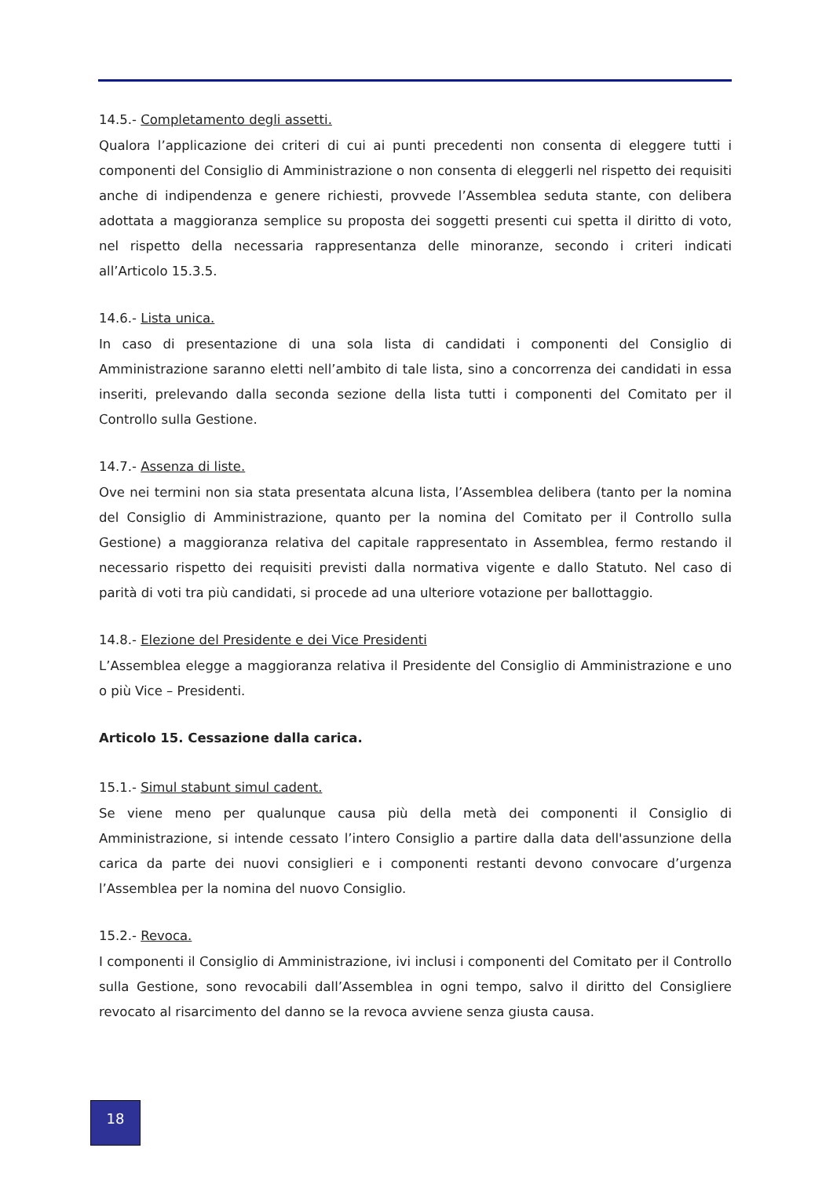14.5.- Completamento degli assetti.
Qualora l’applicazione dei criteri di cui ai punti precedenti non consenta di eleggere tutti i componenti del Consiglio di Amministrazione o non consenta di eleggerli nel rispetto dei requisiti anche di indipendenza e genere richiesti, provvede l’Assemblea seduta stante, con delibera adottata a maggioranza semplice su proposta dei soggetti presenti cui spetta il diritto di voto, nel rispetto della necessaria rappresentanza delle minoranze, secondo i criteri indicati all’Articolo 15.3.5.
14.6.- Lista unica.
In caso di presentazione di una sola lista di candidati i componenti del Consiglio di Amministrazione saranno eletti nell’ambito di tale lista, sino a concorrenza dei candidati in essa inseriti, prelevando dalla seconda sezione della lista tutti i componenti del Comitato per il Controllo sulla Gestione.
14.7.- Assenza di liste.
Ove nei termini non sia stata presentata alcuna lista, l’Assemblea delibera (tanto per la nomina del Consiglio di Amministrazione, quanto per la nomina del Comitato per il Controllo sulla Gestione) a maggioranza relativa del capitale rappresentato in Assemblea, fermo restando il necessario rispetto dei requisiti previsti dalla normativa vigente e dallo Statuto. Nel caso di parità di voti tra più candidati, si procede ad una ulteriore votazione per ballottaggio.
14.8.- Elezione del Presidente e dei Vice Presidenti
L’Assemblea elegge a maggioranza relativa il Presidente del Consiglio di Amministrazione e uno o più Vice – Presidenti.
Articolo 15. Cessazione dalla carica.
15.1.- Simul stabunt simul cadent.
Se viene meno per qualunque causa più della metà dei componenti il Consiglio di Amministrazione, si intende cessato l’intero Consiglio a partire dalla data dell'assunzione della carica da parte dei nuovi consiglieri e i componenti restanti devono convocare d’urgenza l’Assemblea per la nomina del nuovo Consiglio.
15.2.- Revoca.
I componenti il Consiglio di Amministrazione, ivi inclusi i componenti del Comitato per il Controllo sulla Gestione, sono revocabili dall’Assemblea in ogni tempo, salvo il diritto del Consigliere revocato al risarcimento del danno se la revoca avviene senza giusta causa.
18